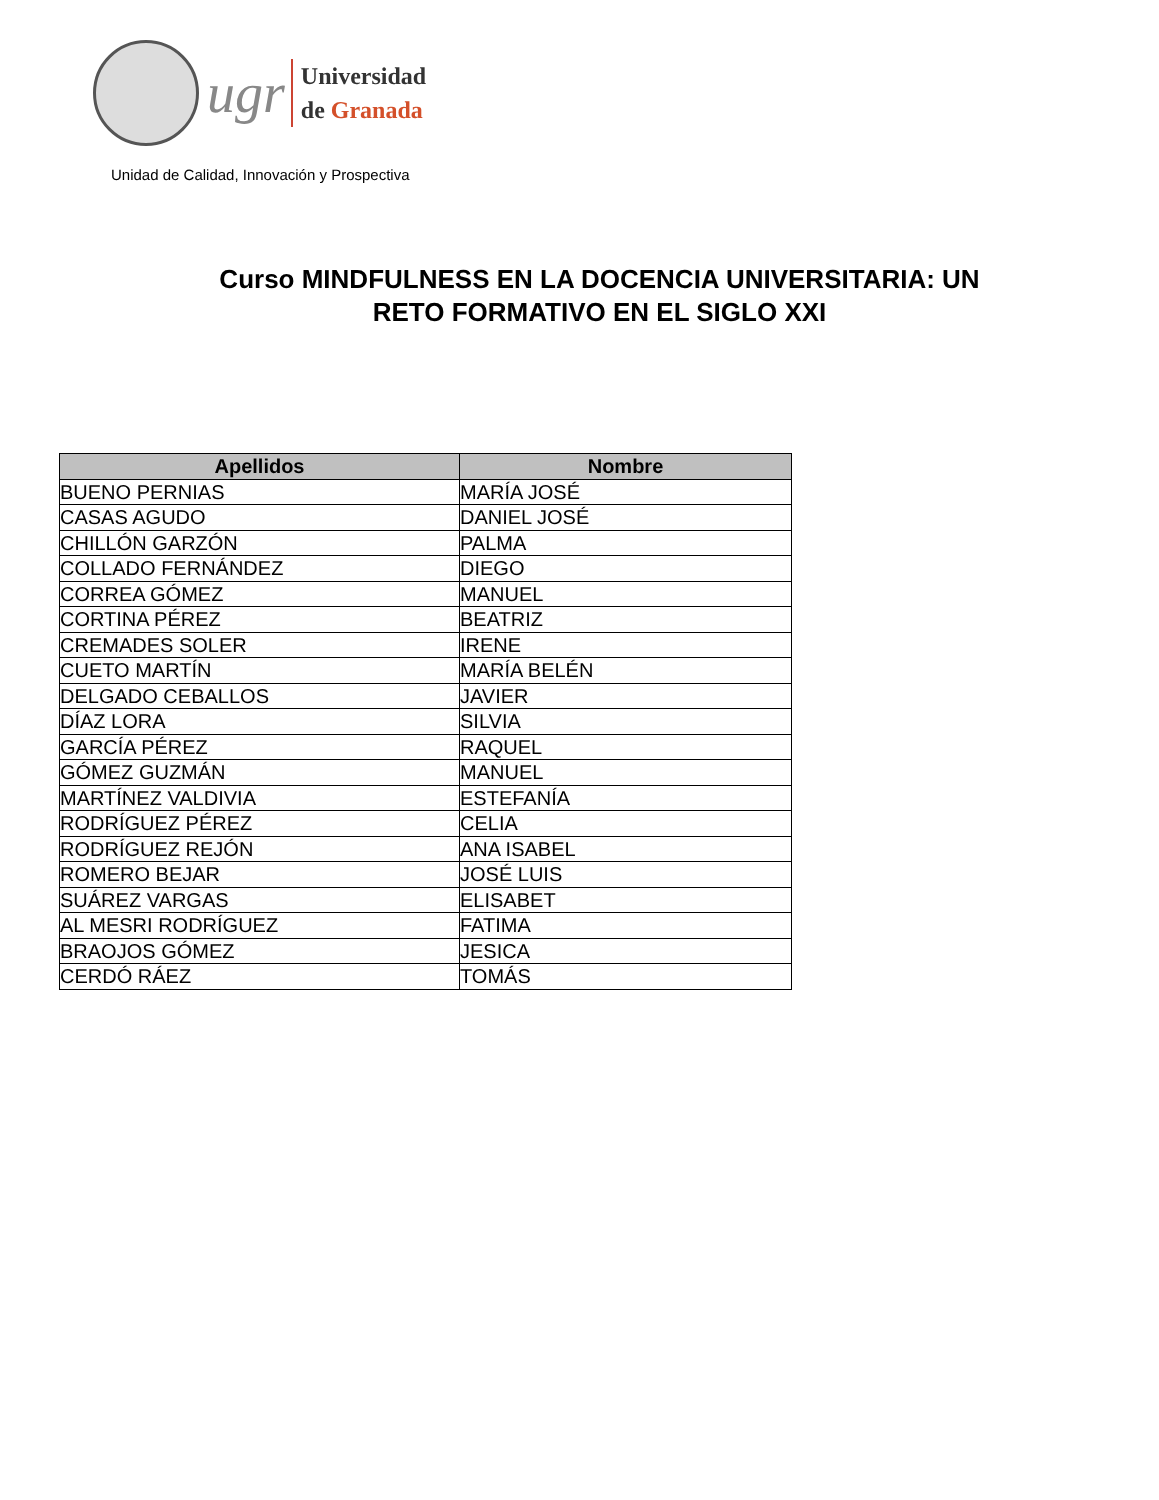ugr
Universidad
de Granada
Unidad de Calidad, Innovación y Prospectiva
Curso MINDFULNESS EN LA DOCENCIA UNIVERSITARIA: UN
RETO FORMATIVO EN EL SIGLO XXI
| Apellidos | Nombre |
| --- | --- |
| BUENO PERNIAS | MARÍA JOSÉ |
| CASAS AGUDO | DANIEL JOSÉ |
| CHILLÓN GARZÓN | PALMA |
| COLLADO FERNÁNDEZ | DIEGO |
| CORREA GÓMEZ | MANUEL |
| CORTINA PÉREZ | BEATRIZ |
| CREMADES SOLER | IRENE |
| CUETO MARTÍN | MARÍA BELÉN |
| DELGADO CEBALLOS | JAVIER |
| DÍAZ LORA | SILVIA |
| GARCÍA PÉREZ | RAQUEL |
| GÓMEZ GUZMÁN | MANUEL |
| MARTÍNEZ VALDIVIA | ESTEFANÍA |
| RODRÍGUEZ PÉREZ | CELIA |
| RODRÍGUEZ REJÓN | ANA ISABEL |
| ROMERO BEJAR | JOSÉ LUIS |
| SUÁREZ VARGAS | ELISABET |
| AL MESRI RODRÍGUEZ | FATIMA |
| BRAOJOS GÓMEZ | JESICA |
| CERDÓ RÁEZ | TOMÁS |